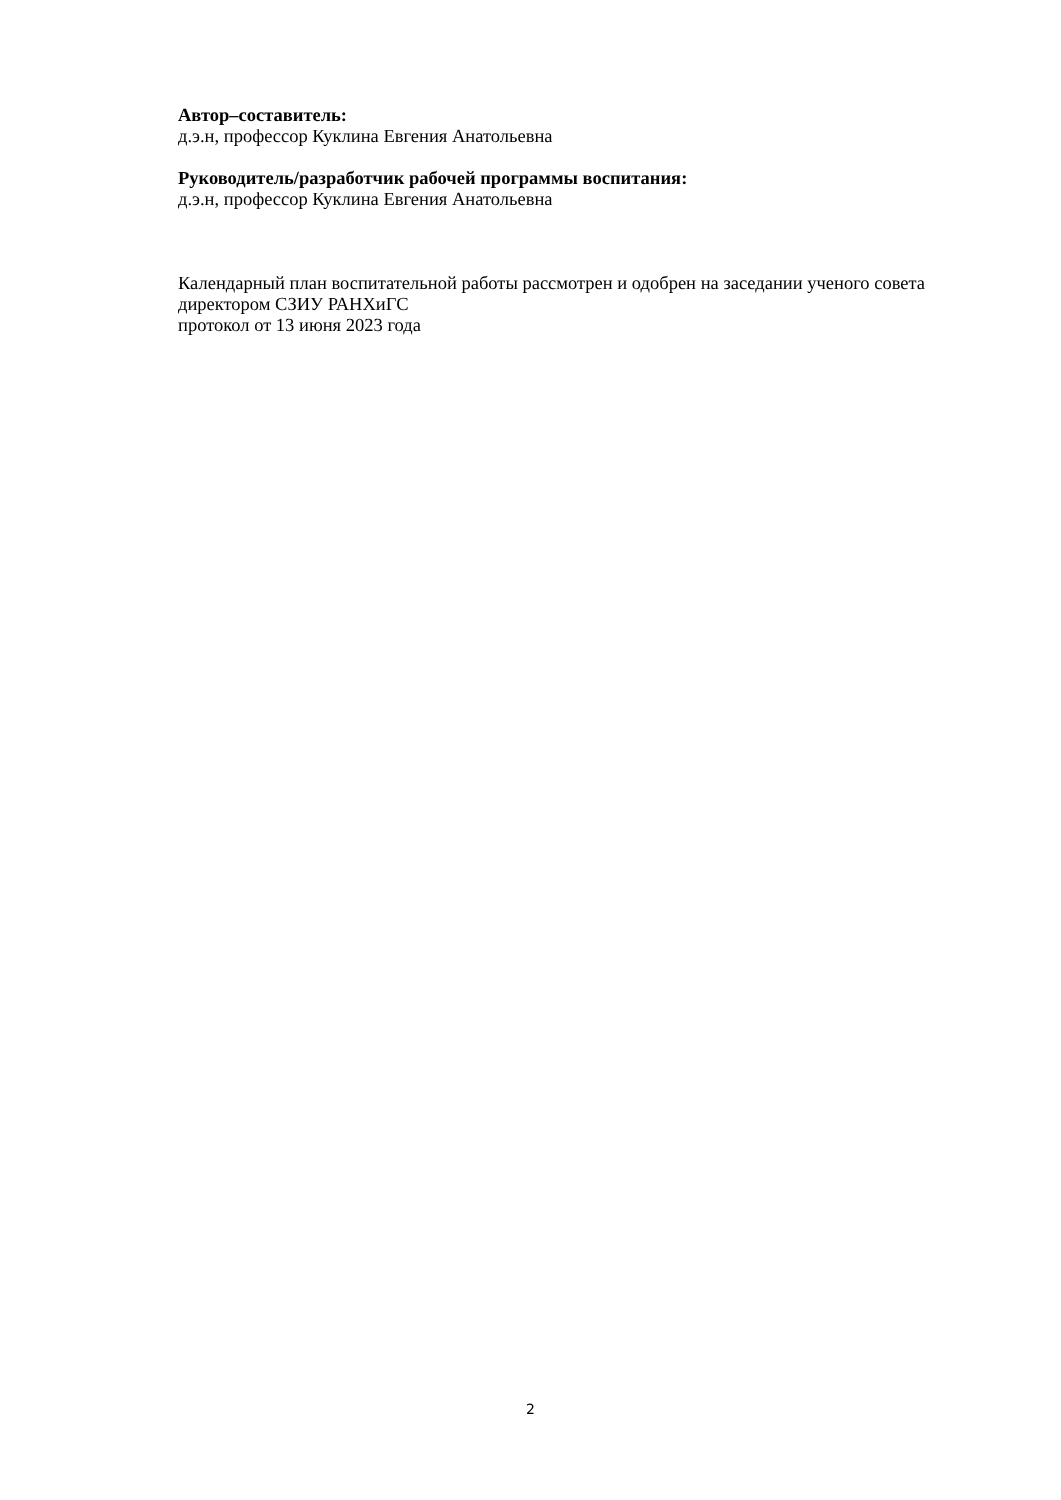Автор–составитель:
д.э.н, профессор Куклина Евгения Анатольевна
Руководитель/разработчик рабочей программы воспитания:
д.э.н, профессор Куклина Евгения Анатольевна
Календарный план воспитательной работы рассмотрен и одобрен на заседании ученого совета директором СЗИУ РАНХиГС
протокол от 13 июня 2023 года
2